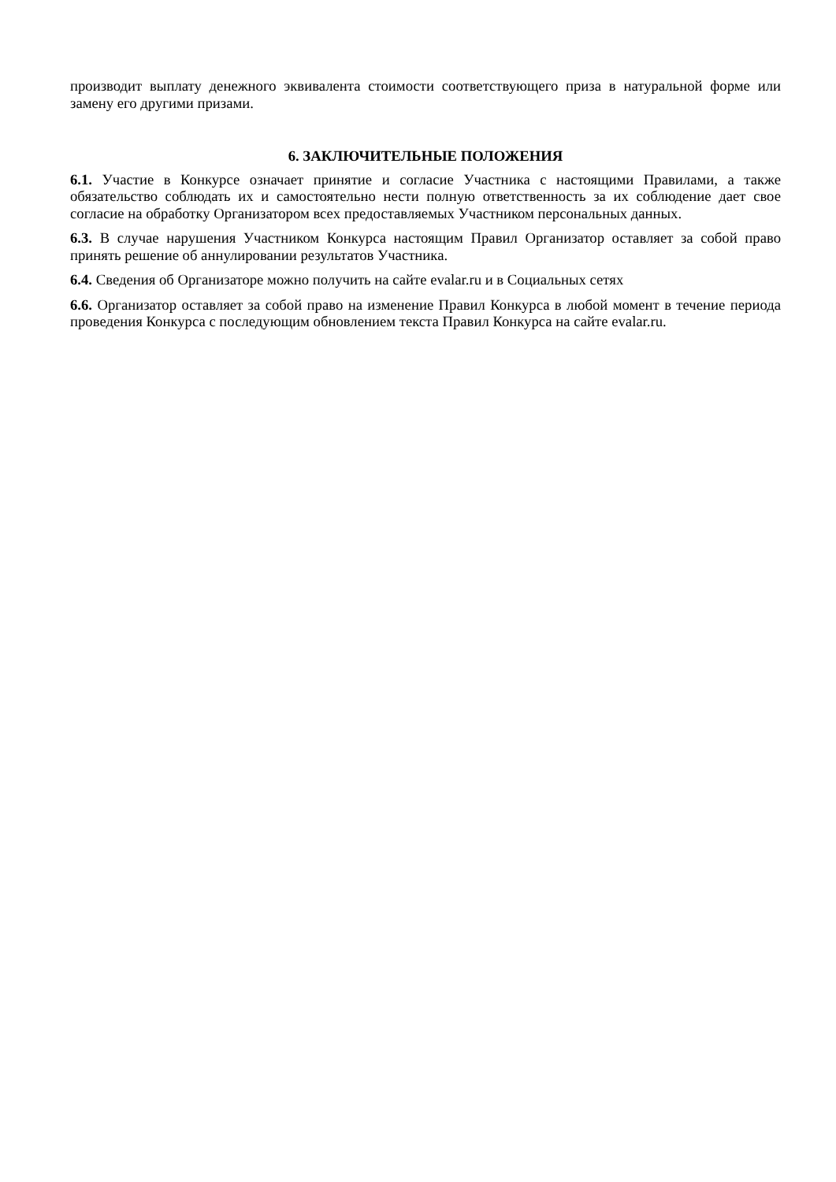производит выплату денежного эквивалента стоимости соответствующего приза в натуральной форме или замену его другими призами.
6. ЗАКЛЮЧИТЕЛЬНЫЕ ПОЛОЖЕНИЯ
6.1. Участие в Конкурсе означает принятие и согласие Участника с настоящими Правилами, а также обязательство соблюдать их и самостоятельно нести полную ответственность за их соблюдение дает свое согласие на обработку Организатором всех предоставляемых Участником персональных данных.
6.3. В случае нарушения Участником Конкурса настоящим Правил Организатор оставляет за собой право принять решение об аннулировании результатов Участника.
6.4. Сведения об Организаторе можно получить на сайте evalar.ru и в Социальных сетях
6.6. Организатор оставляет за собой право на изменение Правил Конкурса в любой момент в течение периода проведения Конкурса с последующим обновлением текста Правил Конкурса на сайте evalar.ru.